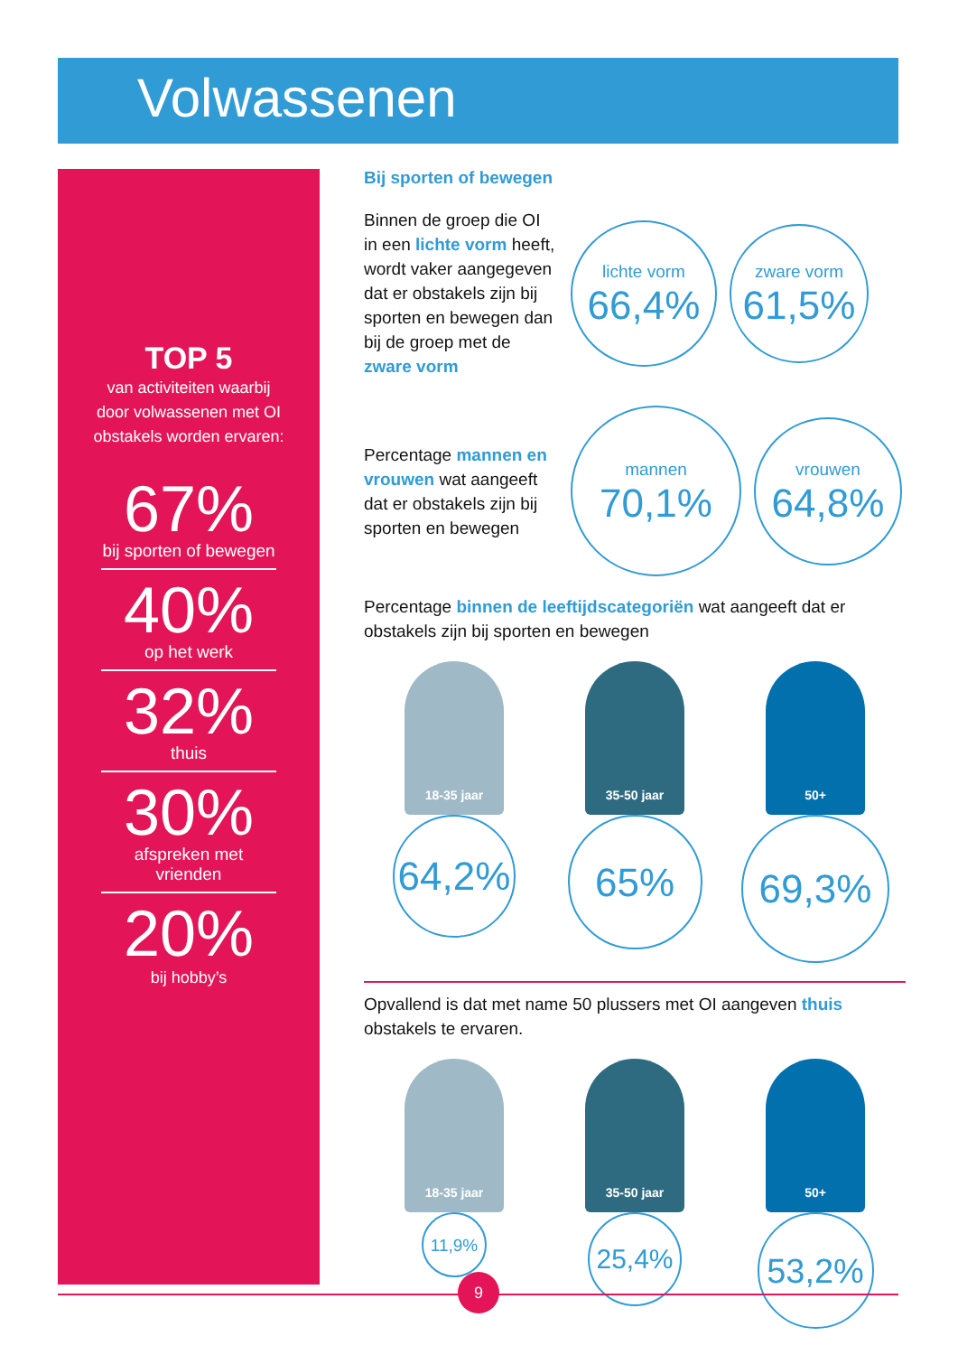Volwassenen
TOP 5
van activiteiten waarbij
door volwassenen met OI
obstakels worden ervaren:
67%
bij sporten of bewegen
40%
op het werk
32%
thuis
30%
afspreken met vrienden
20%
bij hobby’s
Bij sporten of bewegen
Binnen de groep die OI in een lichte vorm heeft, wordt vaker aangegeven dat er obstakels zijn bij sporten en bewegen dan bij de groep met de zware vorm
lichte vorm
66,4%
zware vorm
61,5%
Percentage mannen en vrouwen wat aangeeft dat er obstakels zijn bij sporten en bewegen
mannen
70,1%
vrouwen
64,8%
Percentage binnen de leeftijdscategoriën wat aangeeft dat er obstakels zijn bij sporten en bewegen
18-35 jaar
64,2%
35-50 jaar
65%
50+
69,3%
Opvallend is dat met name 50 plussers met OI aangeven thuis obstakels te ervaren.
18-35 jaar
11,9%
35-50 jaar
25,4%
50+
53,2%
9